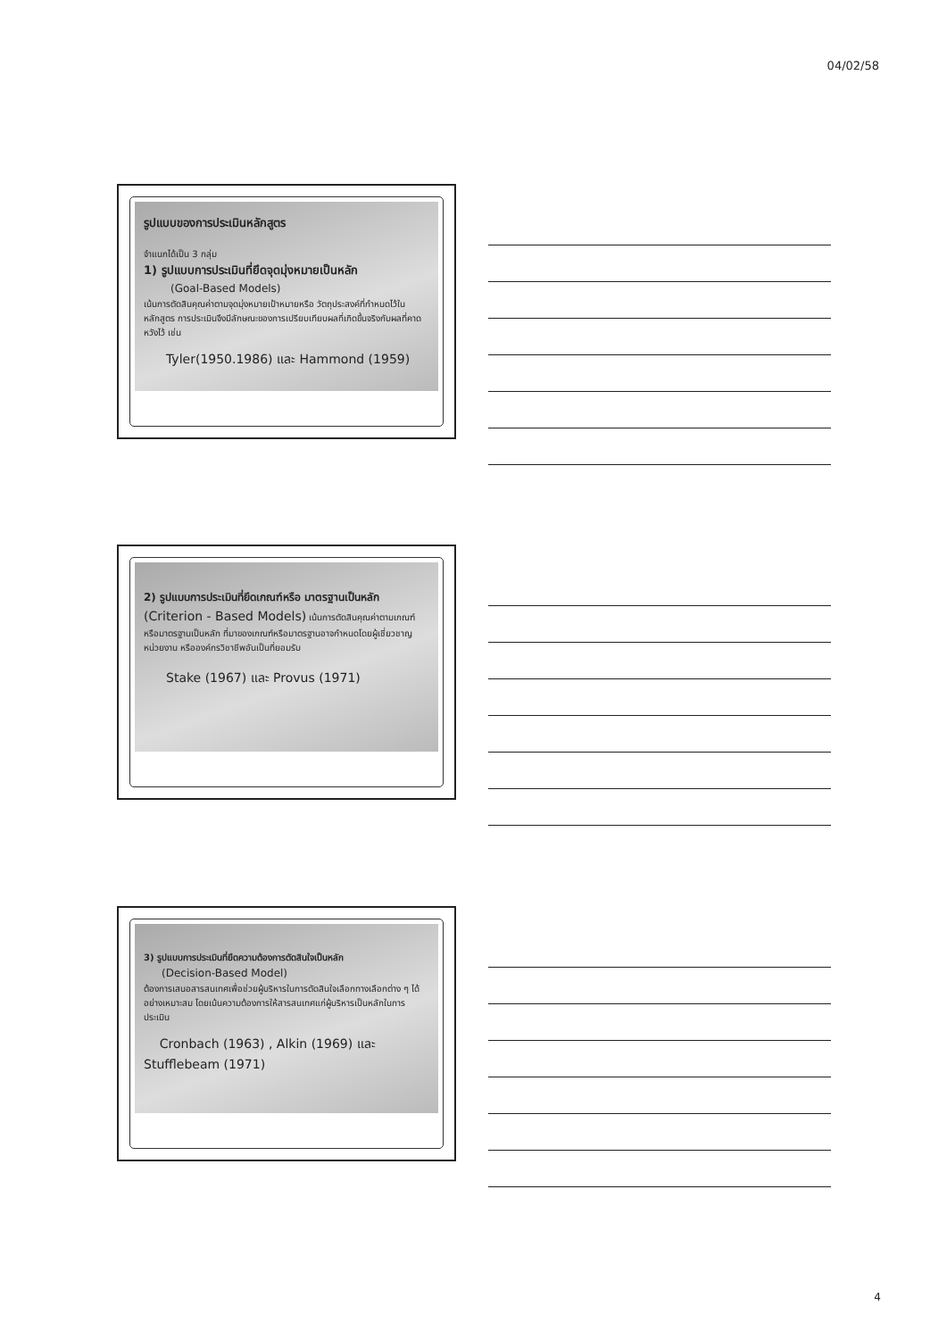04/02/58
รูปแบบของการประเมินหลักสูตร
จำแนกได้เป็น 3 กลุ่ม
1) รูปแบบการประเมินที่ยึดจุดมุ่งหมายเป็นหลัก
(Goal-Based Models)
เน้นการตัดสินคุณค่าตามจุดมุ่งหมายเป้าหมายหรือ วัตถุประสงค์ที่กำหนดไว้ในหลักสูตร การประเมินจึงมีลักษณะของการเปรียบเทียบผลที่เกิดขึ้นจริงกับผลที่คาดหวังไว้ เช่น
Tyler(1950.1986) และ Hammond (1959)
2) รูปแบบการประเมินที่ยึดเกณฑ์หรือ มาตรฐานเป็นหลัก (Criterion - Based Models) เน้นการตัดสินคุณค่าตามเกณฑ์หรือมาตรฐานเป็นหลัก ที่มาของเกณฑ์หรือมาตรฐานอาจกำหนดโดยผู้เชี่ยวชาญ หน่วยงาน หรือองค์กรวิชาชีพอันเป็นที่ยอมรับ
Stake (1967) และ Provus (1971)
3) รูปแบบการประเมินที่ยึดความต้องการตัดสินใจเป็นหลัก
(Decision-Based Model)
ต้องการเสนอสารสนเทศเพื่อช่วยผู้บริหารในการตัดสินใจเลือกทางเลือกต่าง ๆ ได้อย่างเหมาะสม โดยเน้นความต้องการให้สารสนเทศแก่ผู้บริหารเป็นหลักในการประเมิน
Cronbach (1963) , Alkin (1969) และ
Stufflebeam (1971)
4